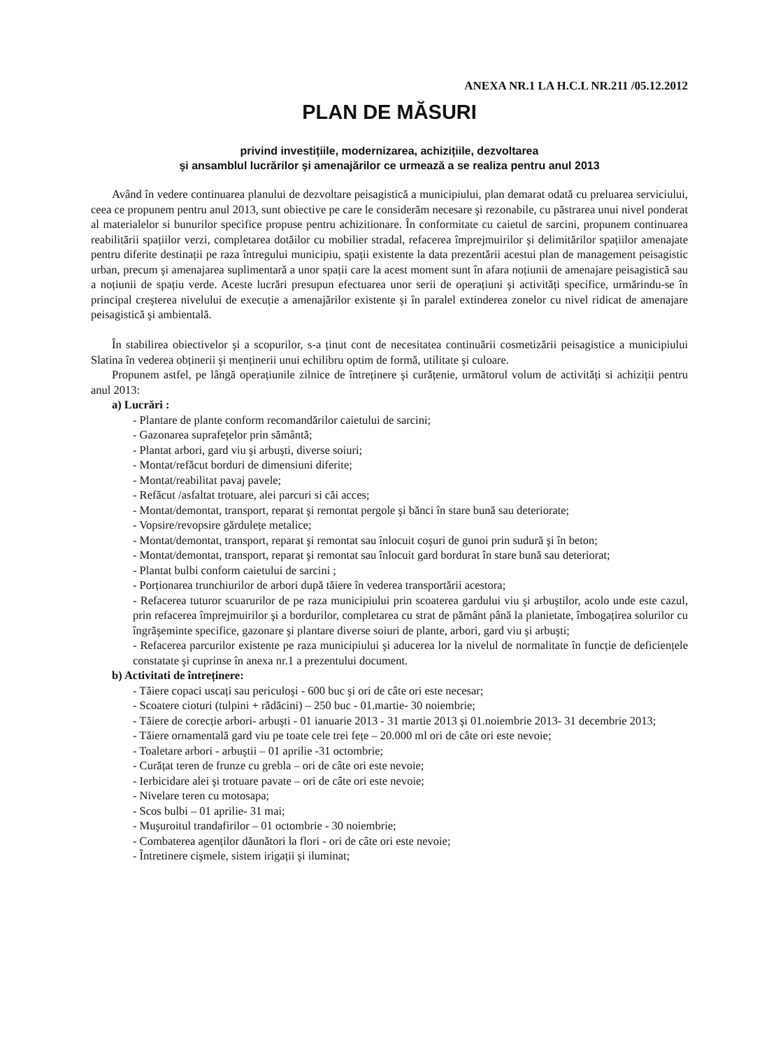ANEXA NR.1 LA H.C.L NR.211 /05.12.2012
PLAN DE MĂSURI
privind investițiile, modernizarea, achizițiile, dezvoltarea
şi ansamblul lucrărilor şi amenajărilor ce urmează a se realiza pentru anul 2013
Având în vedere continuarea planului de dezvoltare peisagistică a municipiului, plan demarat odată cu preluarea serviciului, ceea ce propunem pentru anul 2013, sunt obiective pe care le considerăm necesare şi rezonabile, cu păstrarea unui nivel ponderat al materialelor si bunurilor specifice propuse pentru achizitionare. În conformitate cu caietul de sarcini, propunem continuarea reabilitării spațiilor verzi, completarea dotăilor cu mobilier stradal, refacerea împrejmuirilor şi delimitărilor spațiilor amenajate pentru diferite destinații pe raza întregului municipiu, spații existente la data prezentării acestui plan de management peisagistic urban, precum şi amenajarea suplimentară a unor spații care la acest moment sunt în afara noțiunii de amenajare peisagistică sau a noțiunii de spațiu verde. Aceste lucrări presupun efectuarea unor serii de operațiuni şi activități specifice, urmărindu-se în principal creşterea nivelului de execuție a amenajărilor existente şi în paralel extinderea zonelor cu nivel ridicat de amenajare peisagistică şi ambientală.
În stabilirea obiectivelor şi a scopurilor, s-a ținut cont de necesitatea continuării cosmetizării peisagistice a municipiului Slatina în vederea obținerii şi menținerii unui echilibru optim de formă, utilitate şi culoare.
Propunem astfel, pe lângă operațiunile zilnice de întreținere şi curățenie, următorul volum de activități si achiziții pentru anul 2013:
a) Lucrări :
- Plantare de plante conform recomandărilor caietului de sarcini;
- Gazonarea suprafețelor prin sământă;
- Plantat arbori, gard viu şi arbuşti, diverse soiuri;
- Montat/refăcut borduri de dimensiuni diferite;
- Montat/reabilitat pavaj pavele;
- Refăcut /asfaltat trotuare, alei parcuri si căi acces;
- Montat/demontat, transport, reparat şi remontat pergole şi bănci în stare bună sau deteriorate;
- Vopsire/revopsire gărdulețe metalice;
- Montat/demontat, transport, reparat şi remontat sau înlocuit coşuri de gunoi prin sudură şi în beton;
- Montat/demontat, transport, reparat şi remontat sau înlocuit gard bordurat în stare bună sau deteriorat;
- Plantat bulbi conform caietului de sarcini ;
- Porționarea trunchiurilor de arbori după tăiere în vederea transportării acestora;
- Refacerea tuturor scuarurilor de pe raza municipiului prin scoaterea gardului viu şi arbuştilor, acolo unde este cazul, prin refacerea împrejmuirilor şi a bordurilor, completarea cu strat de pământ până la planietate, îmbogațirea solurilor cu îngrăşeminte specifice, gazonare şi plantare diverse soiuri de plante, arbori, gard viu şi arbuşti;
- Refacerea parcurilor existente pe raza municipiului şi aducerea lor la nivelul de normalitate în funcție de deficiențele constatate şi cuprinse în anexa nr.1 a prezentului document.
b) Activitati de întreținere:
- Tăiere copaci uscați sau periculoşi - 600 buc şi ori de câte ori este necesar;
- Scoatere cioturi (tulpini + rădăcini) – 250 buc - 01.martie- 30 noiembrie;
- Tăiere de corecție arbori- arbuşti - 01 ianuarie 2013 - 31 martie 2013 şi 01.noiembrie 2013- 31 decembrie 2013;
- Tăiere ornamentală gard viu pe toate cele trei fețe – 20.000 ml ori de câte ori este nevoie;
- Toaletare arbori - arbuştii – 01 aprilie -31 octombrie;
- Curățat teren de frunze cu grebla – ori de câte ori este nevoie;
- Ierbicidare alei şi trotuare pavate – ori de câte ori este nevoie;
- Nivelare teren cu motosapa;
- Scos bulbi – 01 aprilie- 31 mai;
- Muşuroitul trandafirilor – 01 octombrie - 30 noiembrie;
- Combaterea agenților dăunători la flori - ori de câte ori este nevoie;
- Întretinere cişmele, sistem irigații şi iluminat;